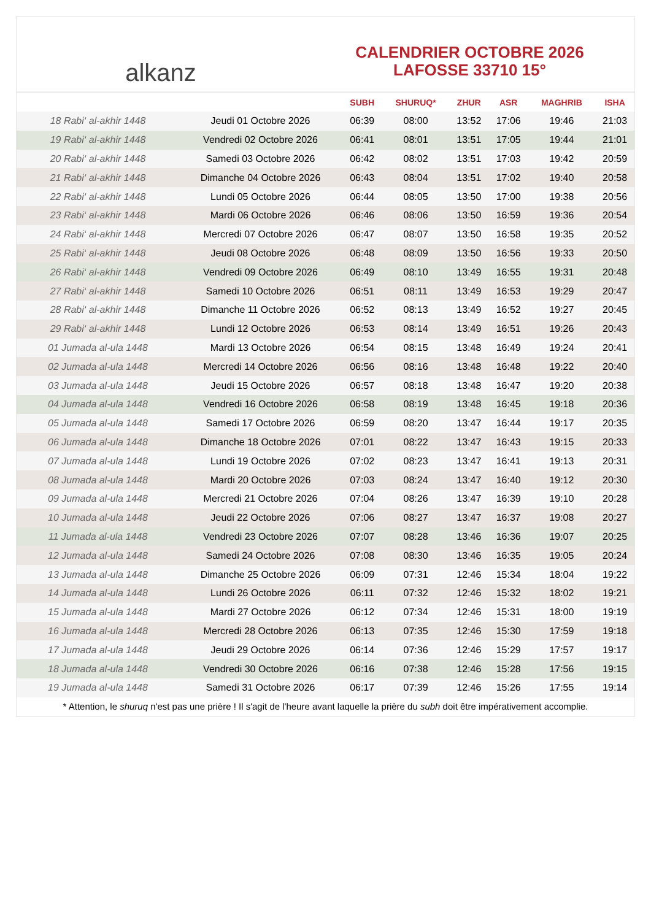alkanz
CALENDRIER OCTOBRE 2026
LAFOSSE 33710 15°
| | | SUBH | SHURUQ* | ZHUR | ASR | MAGHRIB | ISHA |
| --- | --- | --- | --- | --- | --- | --- | --- |
| 18 Rabi‘ al-akhir 1448 | Jeudi 01 Octobre 2026 | 06:39 | 08:00 | 13:52 | 17:06 | 19:46 | 21:03 |
| 19 Rabi‘ al-akhir 1448 | Vendredi 02 Octobre 2026 | 06:41 | 08:01 | 13:51 | 17:05 | 19:44 | 21:01 |
| 20 Rabi‘ al-akhir 1448 | Samedi 03 Octobre 2026 | 06:42 | 08:02 | 13:51 | 17:03 | 19:42 | 20:59 |
| 21 Rabi‘ al-akhir 1448 | Dimanche 04 Octobre 2026 | 06:43 | 08:04 | 13:51 | 17:02 | 19:40 | 20:58 |
| 22 Rabi‘ al-akhir 1448 | Lundi 05 Octobre 2026 | 06:44 | 08:05 | 13:50 | 17:00 | 19:38 | 20:56 |
| 23 Rabi‘ al-akhir 1448 | Mardi 06 Octobre 2026 | 06:46 | 08:06 | 13:50 | 16:59 | 19:36 | 20:54 |
| 24 Rabi‘ al-akhir 1448 | Mercredi 07 Octobre 2026 | 06:47 | 08:07 | 13:50 | 16:58 | 19:35 | 20:52 |
| 25 Rabi‘ al-akhir 1448 | Jeudi 08 Octobre 2026 | 06:48 | 08:09 | 13:50 | 16:56 | 19:33 | 20:50 |
| 26 Rabi‘ al-akhir 1448 | Vendredi 09 Octobre 2026 | 06:49 | 08:10 | 13:49 | 16:55 | 19:31 | 20:48 |
| 27 Rabi‘ al-akhir 1448 | Samedi 10 Octobre 2026 | 06:51 | 08:11 | 13:49 | 16:53 | 19:29 | 20:47 |
| 28 Rabi‘ al-akhir 1448 | Dimanche 11 Octobre 2026 | 06:52 | 08:13 | 13:49 | 16:52 | 19:27 | 20:45 |
| 29 Rabi‘ al-akhir 1448 | Lundi 12 Octobre 2026 | 06:53 | 08:14 | 13:49 | 16:51 | 19:26 | 20:43 |
| 01 Jumada al-ula 1448 | Mardi 13 Octobre 2026 | 06:54 | 08:15 | 13:48 | 16:49 | 19:24 | 20:41 |
| 02 Jumada al-ula 1448 | Mercredi 14 Octobre 2026 | 06:56 | 08:16 | 13:48 | 16:48 | 19:22 | 20:40 |
| 03 Jumada al-ula 1448 | Jeudi 15 Octobre 2026 | 06:57 | 08:18 | 13:48 | 16:47 | 19:20 | 20:38 |
| 04 Jumada al-ula 1448 | Vendredi 16 Octobre 2026 | 06:58 | 08:19 | 13:48 | 16:45 | 19:18 | 20:36 |
| 05 Jumada al-ula 1448 | Samedi 17 Octobre 2026 | 06:59 | 08:20 | 13:47 | 16:44 | 19:17 | 20:35 |
| 06 Jumada al-ula 1448 | Dimanche 18 Octobre 2026 | 07:01 | 08:22 | 13:47 | 16:43 | 19:15 | 20:33 |
| 07 Jumada al-ula 1448 | Lundi 19 Octobre 2026 | 07:02 | 08:23 | 13:47 | 16:41 | 19:13 | 20:31 |
| 08 Jumada al-ula 1448 | Mardi 20 Octobre 2026 | 07:03 | 08:24 | 13:47 | 16:40 | 19:12 | 20:30 |
| 09 Jumada al-ula 1448 | Mercredi 21 Octobre 2026 | 07:04 | 08:26 | 13:47 | 16:39 | 19:10 | 20:28 |
| 10 Jumada al-ula 1448 | Jeudi 22 Octobre 2026 | 07:06 | 08:27 | 13:47 | 16:37 | 19:08 | 20:27 |
| 11 Jumada al-ula 1448 | Vendredi 23 Octobre 2026 | 07:07 | 08:28 | 13:46 | 16:36 | 19:07 | 20:25 |
| 12 Jumada al-ula 1448 | Samedi 24 Octobre 2026 | 07:08 | 08:30 | 13:46 | 16:35 | 19:05 | 20:24 |
| 13 Jumada al-ula 1448 | Dimanche 25 Octobre 2026 | 06:09 | 07:31 | 12:46 | 15:34 | 18:04 | 19:22 |
| 14 Jumada al-ula 1448 | Lundi 26 Octobre 2026 | 06:11 | 07:32 | 12:46 | 15:32 | 18:02 | 19:21 |
| 15 Jumada al-ula 1448 | Mardi 27 Octobre 2026 | 06:12 | 07:34 | 12:46 | 15:31 | 18:00 | 19:19 |
| 16 Jumada al-ula 1448 | Mercredi 28 Octobre 2026 | 06:13 | 07:35 | 12:46 | 15:30 | 17:59 | 19:18 |
| 17 Jumada al-ula 1448 | Jeudi 29 Octobre 2026 | 06:14 | 07:36 | 12:46 | 15:29 | 17:57 | 19:17 |
| 18 Jumada al-ula 1448 | Vendredi 30 Octobre 2026 | 06:16 | 07:38 | 12:46 | 15:28 | 17:56 | 19:15 |
| 19 Jumada al-ula 1448 | Samedi 31 Octobre 2026 | 06:17 | 07:39 | 12:46 | 15:26 | 17:55 | 19:14 |
* Attention, le shuruq n'est pas une prière ! Il s'agit de l'heure avant laquelle la prière du subh doit être impérativement accomplie.